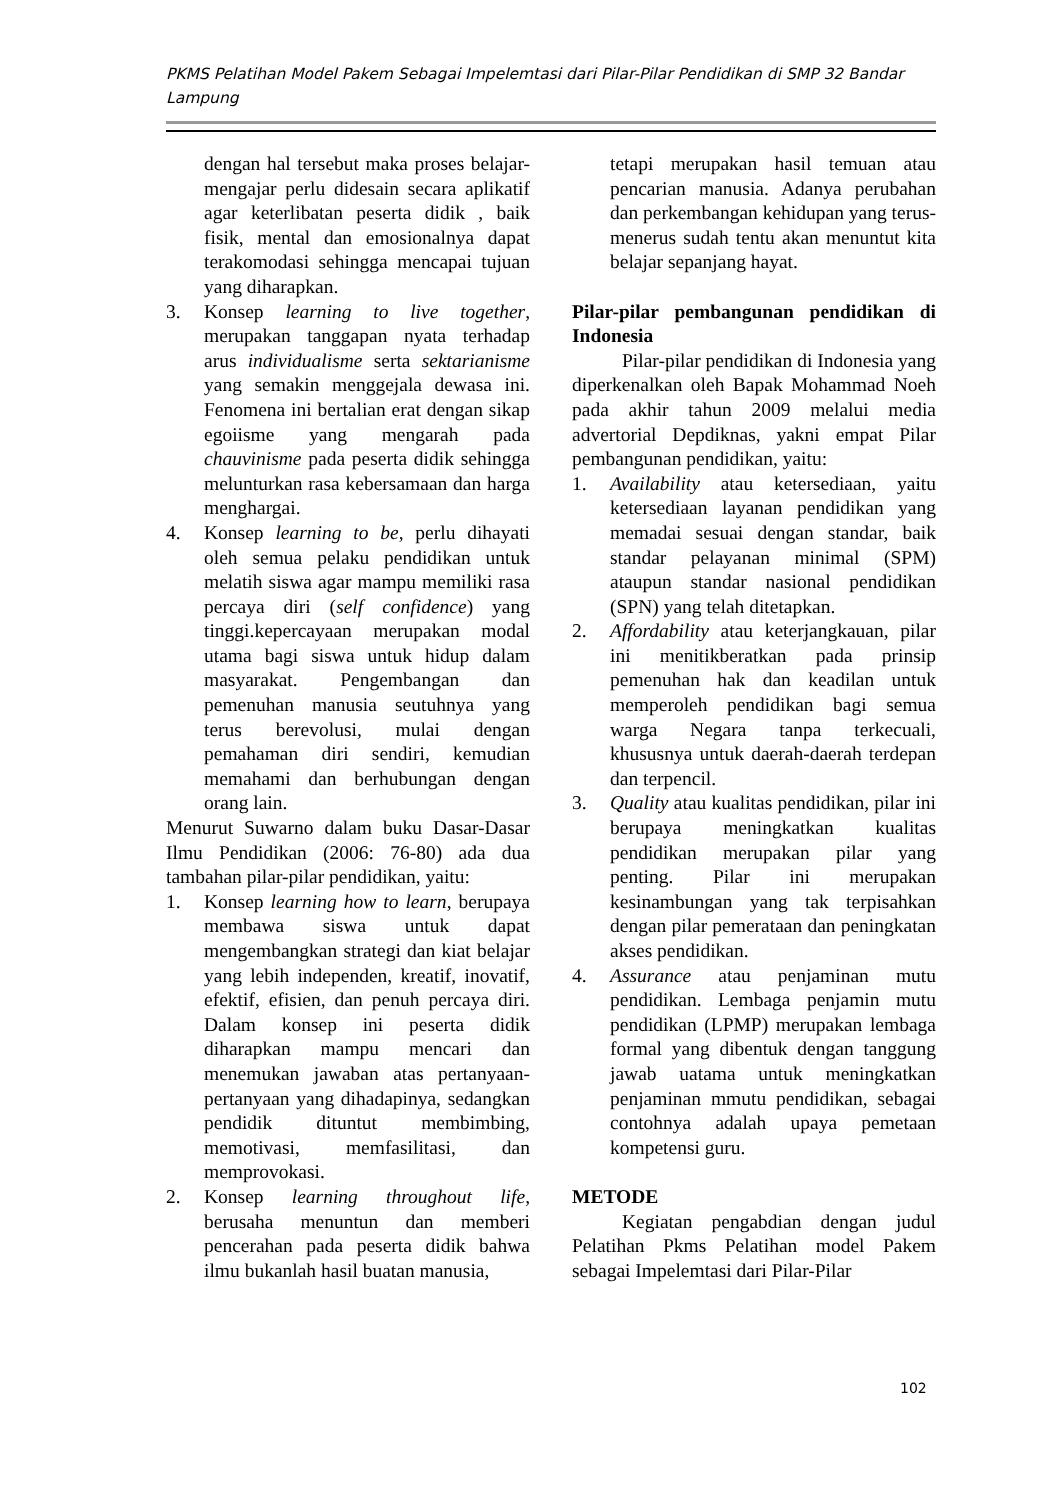PKMS Pelatihan Model Pakem Sebagai Impelemtasi dari Pilar-Pilar Pendidikan di SMP 32 Bandar Lampung
dengan hal tersebut maka proses belajar-mengajar perlu didesain secara aplikatif agar keterlibatan peserta didik , baik fisik, mental dan emosionalnya dapat terakomodasi sehingga mencapai tujuan yang diharapkan.
3. Konsep learning to live together, merupakan tanggapan nyata terhadap arus individualisme serta sektarianisme yang semakin menggejala dewasa ini. Fenomena ini bertalian erat dengan sikap egoiisme yang mengarah pada chauvinisme pada peserta didik sehingga melunturkan rasa kebersamaan dan harga menghargai.
4. Konsep learning to be, perlu dihayati oleh semua pelaku pendidikan untuk melatih siswa agar mampu memiliki rasa percaya diri (self confidence) yang tinggi.kepercayaan merupakan modal utama bagi siswa untuk hidup dalam masyarakat. Pengembangan dan pemenuhan manusia seutuhnya yang terus berevolusi, mulai dengan pemahaman diri sendiri, kemudian memahami dan berhubungan dengan orang lain.
Menurut Suwarno dalam buku Dasar-Dasar Ilmu Pendidikan (2006: 76-80) ada dua tambahan pilar-pilar pendidikan, yaitu:
1. Konsep learning how to learn, berupaya membawa siswa untuk dapat mengembangkan strategi dan kiat belajar yang lebih independen, kreatif, inovatif, efektif, efisien, dan penuh percaya diri. Dalam konsep ini peserta didik diharapkan mampu mencari dan menemukan jawaban atas pertanyaan-pertanyaan yang dihadapinya, sedangkan pendidik dituntut membimbing, memotivasi, memfasilitasi, dan memprovokasi.
2. Konsep learning throughout life, berusaha menuntun dan memberi pencerahan pada peserta didik bahwa ilmu bukanlah hasil buatan manusia,
tetapi merupakan hasil temuan atau pencarian manusia. Adanya perubahan dan perkembangan kehidupan yang terus-menerus sudah tentu akan menuntut kita belajar sepanjang hayat.
Pilar-pilar pembangunan pendidikan di Indonesia
Pilar-pilar pendidikan di Indonesia yang diperkenalkan oleh Bapak Mohammad Noeh pada akhir tahun 2009 melalui media advertorial Depdiknas, yakni empat Pilar pembangunan pendidikan, yaitu:
1. Availability atau ketersediaan, yaitu ketersediaan layanan pendidikan yang memadai sesuai dengan standar, baik standar pelayanan minimal (SPM) ataupun standar nasional pendidikan (SPN) yang telah ditetapkan.
2. Affordability atau keterjangkauan, pilar ini menitikberatkan pada prinsip pemenuhan hak dan keadilan untuk memperoleh pendidikan bagi semua warga Negara tanpa terkecuali, khususnya untuk daerah-daerah terdepan dan terpencil.
3. Quality atau kualitas pendidikan, pilar ini berupaya meningkatkan kualitas pendidikan merupakan pilar yang penting. Pilar ini merupakan kesinambungan yang tak terpisahkan dengan pilar pemerataan dan peningkatan akses pendidikan.
4. Assurance atau penjaminan mutu pendidikan. Lembaga penjamin mutu pendidikan (LPMP) merupakan lembaga formal yang dibentuk dengan tanggung jawab uatama untuk meningkatkan penjaminan mmutu pendidikan, sebagai contohnya adalah upaya pemetaan kompetensi guru.
METODE
Kegiatan pengabdian dengan judul Pelatihan Pkms Pelatihan model Pakem sebagai Impelemtasi dari Pilar-Pilar
102